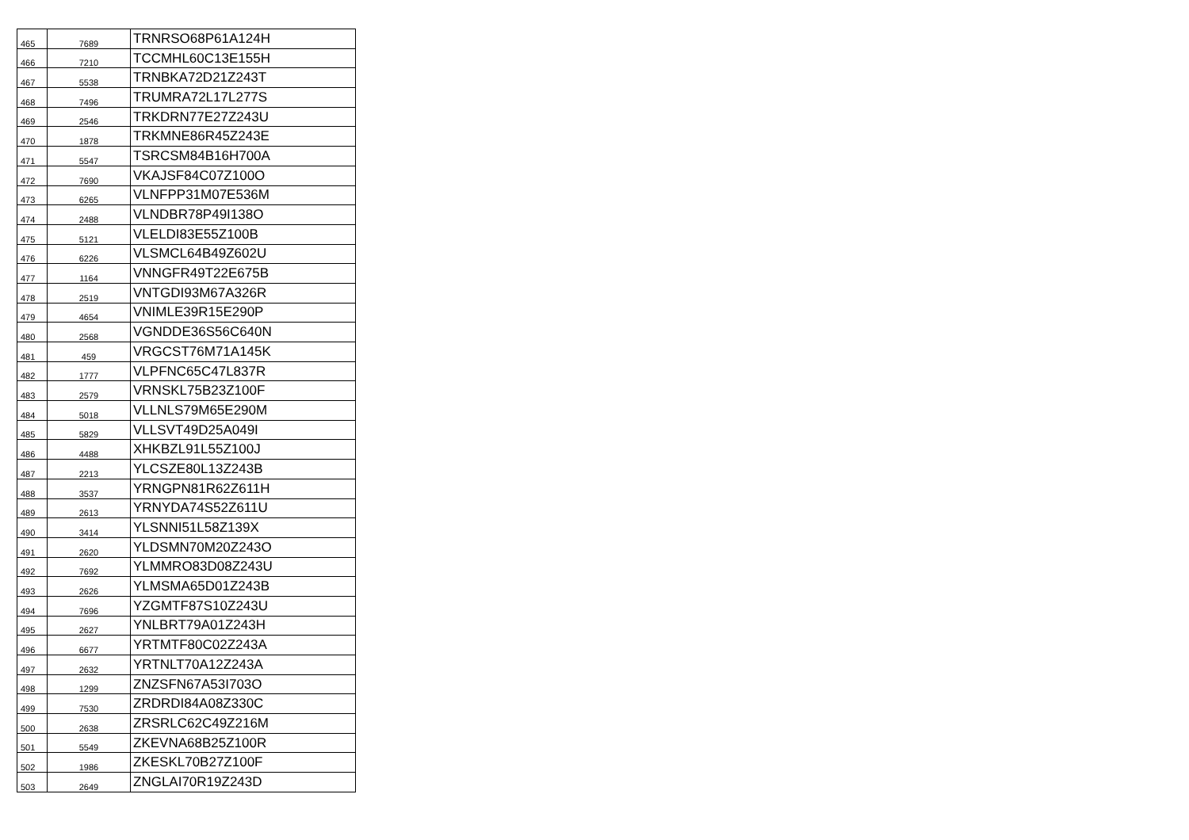| 465 | 7689 | TRNRSO68P61A124H |
| 466 | 7210 | TCCMHL60C13E155H |
| 467 | 5538 | TRNBKA72D21Z243T |
| 468 | 7496 | TRUMRA72L17L277S |
| 469 | 2546 | TRKDRN77E27Z243U |
| 470 | 1878 | TRKMNE86R45Z243E |
| 471 | 5547 | TSRCSM84B16H700A |
| 472 | 7690 | VKAJSF84C07Z100O |
| 473 | 6265 | VLNFPP31M07E536M |
| 474 | 2488 | VLNDBR78P49I138O |
| 475 | 5121 | VLELDI83E55Z100B |
| 476 | 6226 | VLSMCL64B49Z602U |
| 477 | 1164 | VNNGFR49T22E675B |
| 478 | 2519 | VNTGDI93M67A326R |
| 479 | 4654 | VNIMLE39R15E290P |
| 480 | 2568 | VGNDDE36S56C640N |
| 481 | 459 | VRGCST76M71A145K |
| 482 | 1777 | VLPFNC65C47L837R |
| 483 | 2579 | VRNSKL75B23Z100F |
| 484 | 5018 | VLLNLS79M65E290M |
| 485 | 5829 | VLLSVT49D25A049I |
| 486 | 4488 | XHKBZL91L55Z100J |
| 487 | 2213 | YLCSZE80L13Z243B |
| 488 | 3537 | YRNGPN81R62Z611H |
| 489 | 2613 | YRNYDA74S52Z611U |
| 490 | 3414 | YLSNNI51L58Z139X |
| 491 | 2620 | YLDSMN70M20Z243O |
| 492 | 7692 | YLMMRO83D08Z243U |
| 493 | 2626 | YLMSMA65D01Z243B |
| 494 | 7696 | YZGMTF87S10Z243U |
| 495 | 2627 | YNLBRT79A01Z243H |
| 496 | 6677 | YRTMTF80C02Z243A |
| 497 | 2632 | YRTNLT70A12Z243A |
| 498 | 1299 | ZNZSFN67A53I703O |
| 499 | 7530 | ZRDRDI84A08Z330C |
| 500 | 2638 | ZRSRLC62C49Z216M |
| 501 | 5549 | ZKEVNA68B25Z100R |
| 502 | 1986 | ZKESKL70B27Z100F |
| 503 | 2649 | ZNGLAI70R19Z243D |